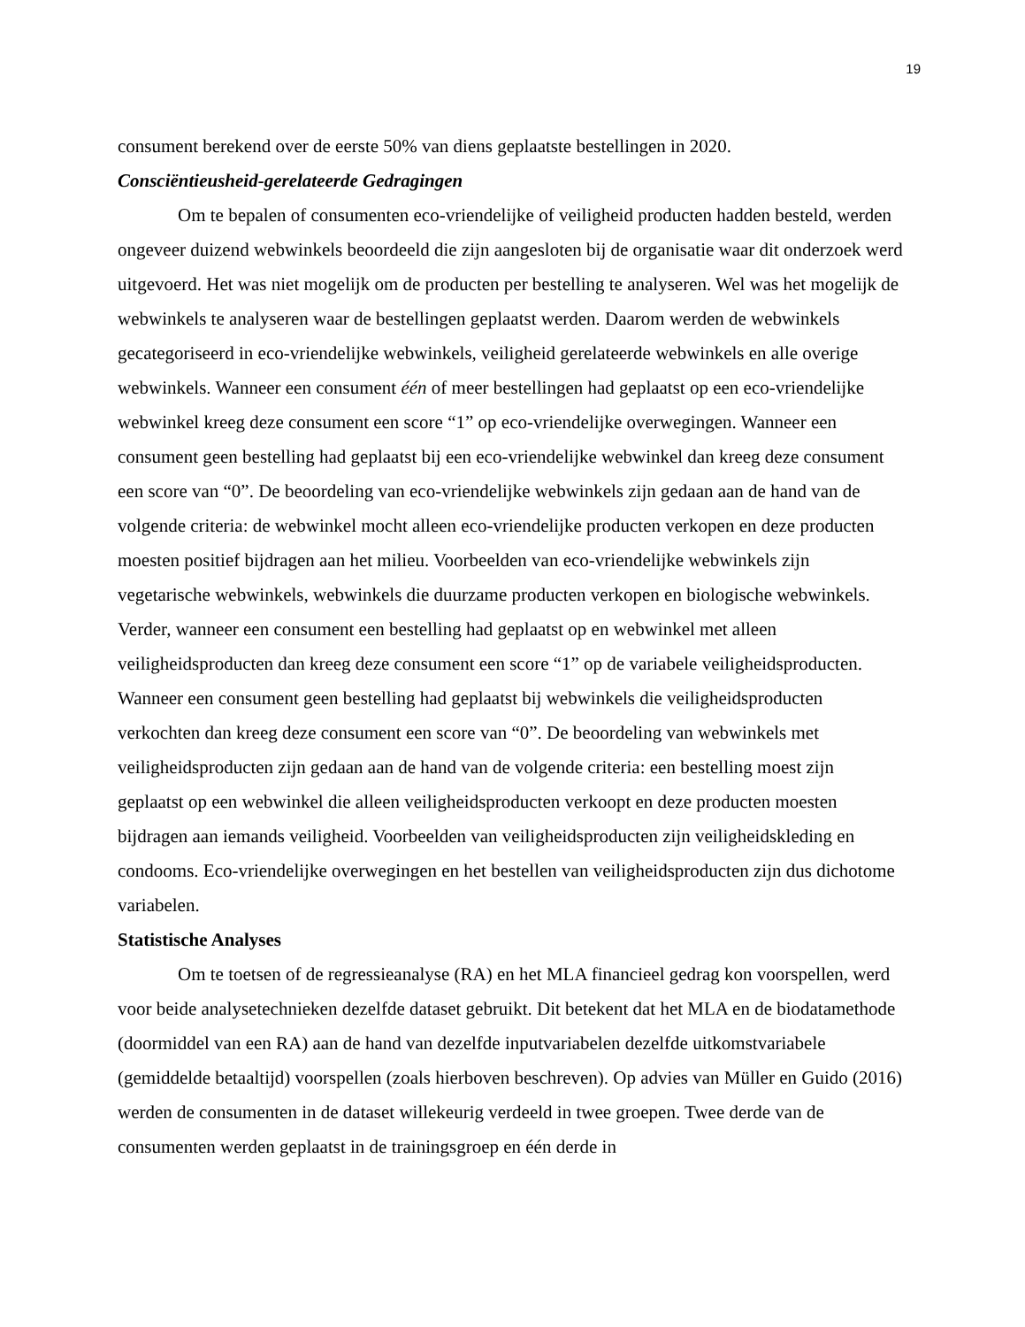19
consument berekend over de eerste 50% van diens geplaatste bestellingen in 2020.
Consciëntieusheid-gerelateerde Gedragingen
Om te bepalen of consumenten eco-vriendelijke of veiligheid producten hadden besteld, werden ongeveer duizend webwinkels beoordeeld die zijn aangesloten bij de organisatie waar dit onderzoek werd uitgevoerd. Het was niet mogelijk om de producten per bestelling te analyseren. Wel was het mogelijk de webwinkels te analyseren waar de bestellingen geplaatst werden. Daarom werden de webwinkels gecategoriseerd in eco-vriendelijke webwinkels, veiligheid gerelateerde webwinkels en alle overige webwinkels. Wanneer een consument één of meer bestellingen had geplaatst op een eco-vriendelijke webwinkel kreeg deze consument een score “1” op eco-vriendelijke overwegingen. Wanneer een consument geen bestelling had geplaatst bij een eco-vriendelijke webwinkel dan kreeg deze consument een score van “0”. De beoordeling van eco-vriendelijke webwinkels zijn gedaan aan de hand van de volgende criteria: de webwinkel mocht alleen eco-vriendelijke producten verkopen en deze producten moesten positief bijdragen aan het milieu. Voorbeelden van eco-vriendelijke webwinkels zijn vegetarische webwinkels, webwinkels die duurzame producten verkopen en biologische webwinkels. Verder, wanneer een consument een bestelling had geplaatst op en webwinkel met alleen veiligheidsproducten dan kreeg deze consument een score “1” op de variabele veiligheidsproducten. Wanneer een consument geen bestelling had geplaatst bij webwinkels die veiligheidsproducten verkochten dan kreeg deze consument een score van “0”. De beoordeling van webwinkels met veiligheidsproducten zijn gedaan aan de hand van de volgende criteria: een bestelling moest zijn geplaatst op een webwinkel die alleen veiligheidsproducten verkoopt en deze producten moesten bijdragen aan iemands veiligheid. Voorbeelden van veiligheidsproducten zijn veiligheidskleding en condooms. Eco-vriendelijke overwegingen en het bestellen van veiligheidsproducten zijn dus dichotome variabelen.
Statistische Analyses
Om te toetsen of de regressieanalyse (RA) en het MLA financieel gedrag kon voorspellen, werd voor beide analysetechnieken dezelfde dataset gebruikt. Dit betekent dat het MLA en de biodatamethode (doormiddel van een RA) aan de hand van dezelfde inputvariabelen dezelfde uitkomstvariabele (gemiddelde betaaltijd) voorspellen (zoals hierboven beschreven). Op advies van Müller en Guido (2016) werden de consumenten in de dataset willekeurig verdeeld in twee groepen. Twee derde van de consumenten werden geplaatst in de trainingsgroep en één derde in